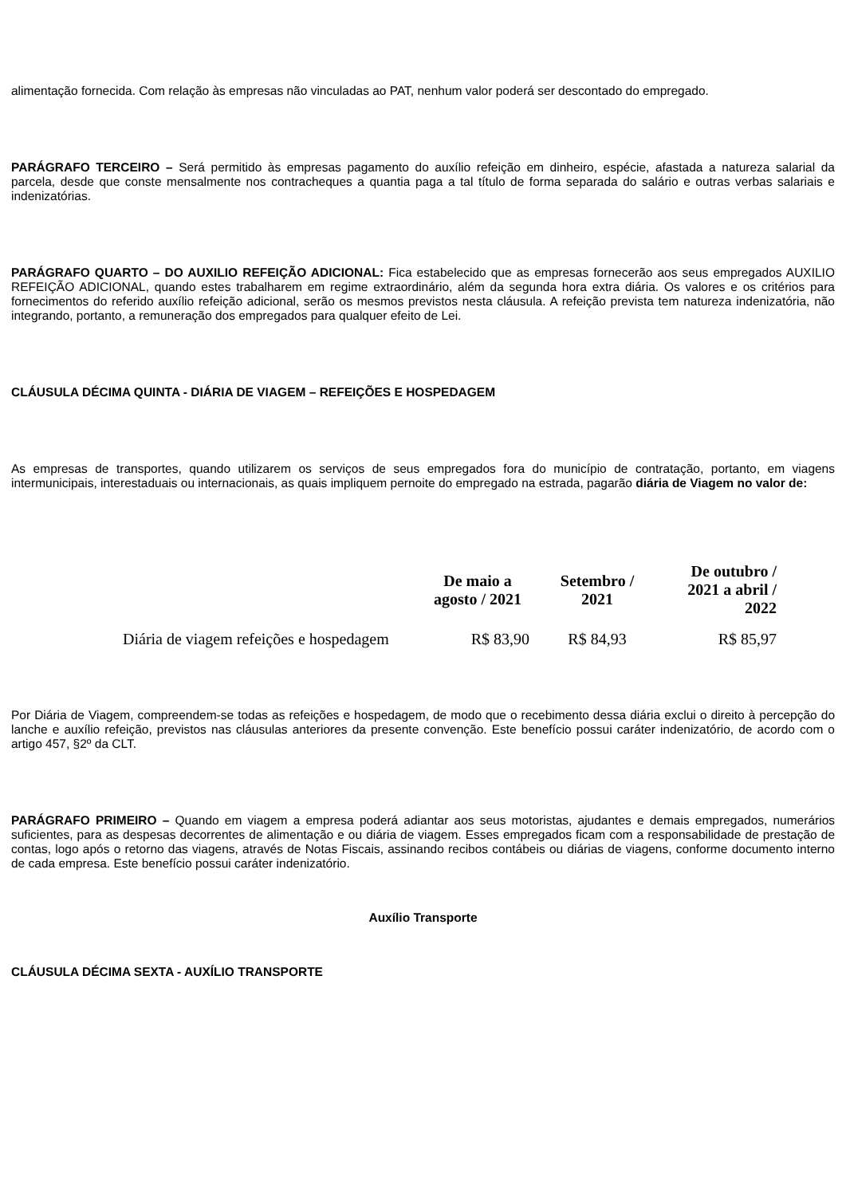alimentação fornecida. Com relação às empresas não vinculadas ao PAT, nenhum valor poderá ser descontado do empregado.
PARÁGRAFO TERCEIRO – Será permitido às empresas pagamento do auxílio refeição em dinheiro, espécie, afastada a natureza salarial da parcela, desde que conste mensalmente nos contracheques a quantia paga a tal título de forma separada do salário e outras verbas salariais e indenizatórias.
PARÁGRAFO QUARTO – DO AUXILIO REFEIÇÃO ADICIONAL: Fica estabelecido que as empresas fornecerão aos seus empregados AUXILIO REFEIÇÃO ADICIONAL, quando estes trabalharem em regime extraordinário, além da segunda hora extra diária. Os valores e os critérios para fornecimentos do referido auxílio refeição adicional, serão os mesmos previstos nesta cláusula. A refeição prevista tem natureza indenizatória, não integrando, portanto, a remuneração dos empregados para qualquer efeito de Lei.
CLÁUSULA DÉCIMA QUINTA - DIÁRIA DE VIAGEM – REFEIÇÕES E HOSPEDAGEM
As empresas de transportes, quando utilizarem os serviços de seus empregados fora do município de contratação, portanto, em viagens intermunicipais, interestaduais ou internacionais, as quais impliquem pernoite do empregado na estrada, pagarão diária de Viagem no valor de:
| | De maio a agosto / 2021 | Setembro / 2021 | De outubro / 2021 a abril / 2022 |
| --- | --- | --- | --- |
| Diária de viagem refeições e hospedagem | R$ 83,90 | R$ 84,93 | R$ 85,97 |
Por Diária de Viagem, compreendem-se todas as refeições e hospedagem, de modo que o recebimento dessa diária exclui o direito à percepção do lanche e auxílio refeição, previstos nas cláusulas anteriores da presente convenção. Este benefício possui caráter indenizatório, de acordo com o artigo 457, §2º da CLT.
PARÁGRAFO PRIMEIRO – Quando em viagem a empresa poderá adiantar aos seus motoristas, ajudantes e demais empregados, numerários suficientes, para as despesas decorrentes de alimentação e ou diária de viagem. Esses empregados ficam com a responsabilidade de prestação de contas, logo após o retorno das viagens, através de Notas Fiscais, assinando recibos contábeis ou diárias de viagens, conforme documento interno de cada empresa. Este benefício possui caráter indenizatório.
Auxílio Transporte
CLÁUSULA DÉCIMA SEXTA - AUXÍLIO TRANSPORTE